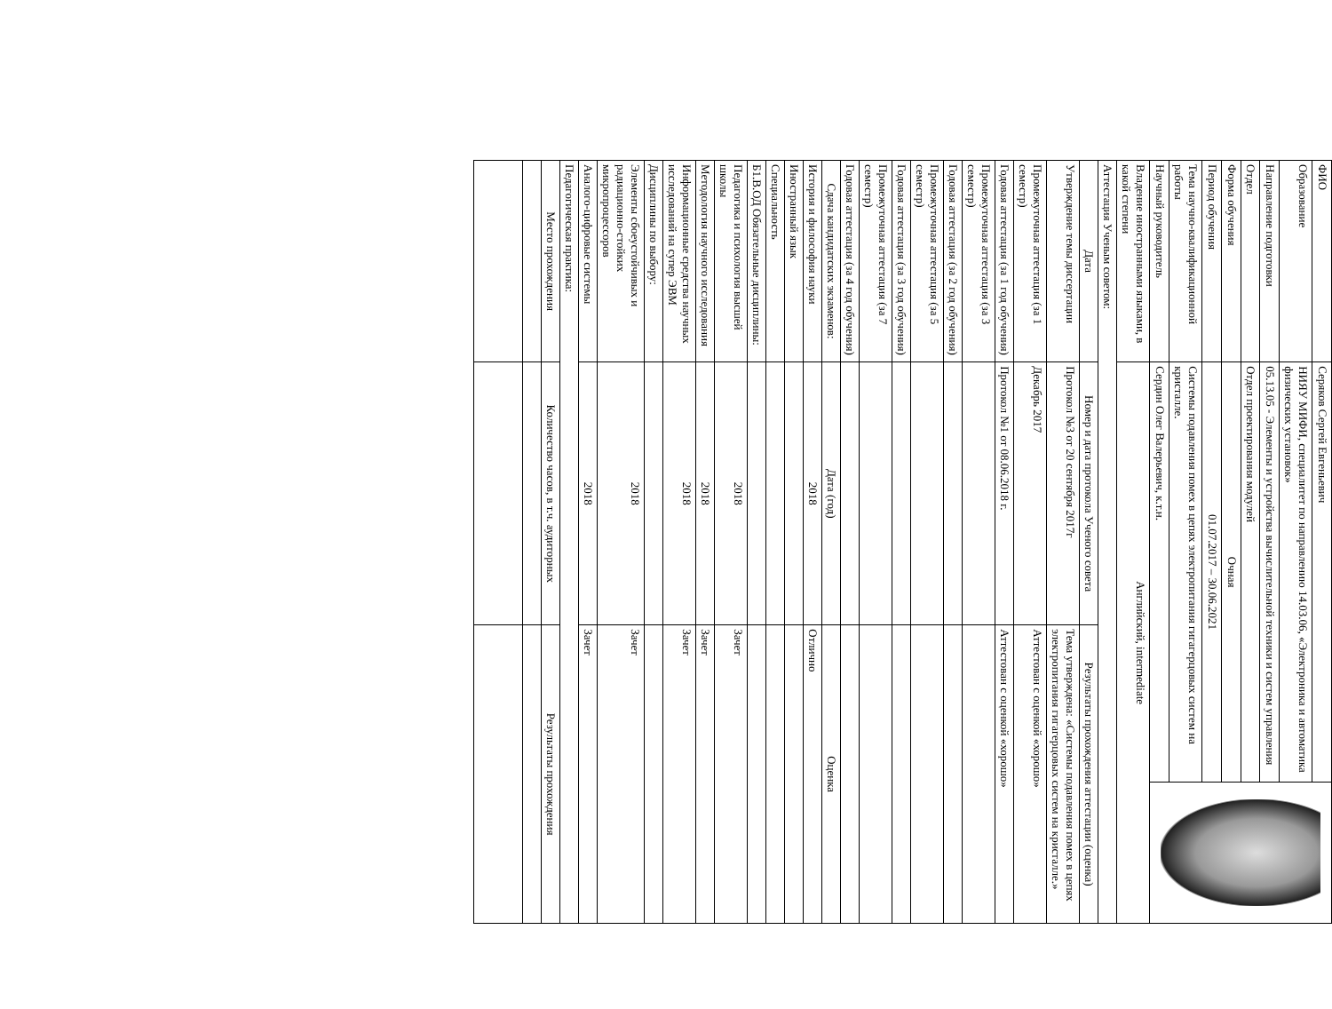| ФИО | Серяков Сергей Евгеньевич | | |
| Образование | НИЯУ МИФИ, специалитет по направлению 14.03.06, «Электроника и автоматика физических установок» | | |
| Направление подготовки | 05.13.05 - Элементы и устройства вычислительной техники и систем управления | | |
| Отдел | Отдел проектирования модулей | | |
| Форма обучения | Очная | | |
| Период обучения | 01.07.2017 – 30.06.2021 | | |
| Тема научно-квалификационной работы | Системы подавления помех в цепях электропитания гигагерцовых систем на кристалле. | | |
| Научный руководитель | Сердин Олег Валерьевич, к.т.н. | | |
| Владение иностранными языками, в какой степени | Английский, intermediate | | |
| Аттестация Ученым советом: | | | |
| Дата | Номер и дата протокола Ученого совета | Результаты прохождения аттестации (оценка) | |
| Утверждение темы диссертации | Протокол №3 от 20 сентября 2017г | Тема утверждена: «Системы подавления помех в цепях электропитания гигагерцовых систем на кристалле.» | |
| Промежуточная аттестация (за 1 семестр) | Декабрь 2017 | Аттестован с оценкой «хорошо» | |
| Годовая аттестация (за 1 год обучения) | Протокол №1 от 08.06.2018 г. | Аттестован с оценкой «хорошо» | |
| Промежуточная аттестация (за 3 семестр) | | | |
| Годовая аттестация (за 2 год обучения) | | | |
| Промежуточная аттестация (за 5 семестр) | | | |
| Годовая аттестация (за 3 год обучения) | | | |
| Промежуточная аттестация (за 7 семестр) | | | |
| Годовая аттестация (за 4 год обучения) | | | |
| Сдача кандидатских экзаменов: | Дата (год) | Оценка | |
| История и философия науки | 2018 | Отлично | |
| Иностранный язык | | | |
| Специальность | | | |
| Б1.В.ОД Обязательные дисциплины: | | | |
| Педагогика и психология высшей школы | 2018 | Зачет | |
| Методология научного исследования | 2018 | Зачет | |
| Информационные средства научных исследований на супер ЭВМ | 2018 | Зачет | |
| Дисциплины по выбору: | | | |
| Элементы сбоеустойчивых и радиационно-стойких микропроцессоров | 2018 | Зачет | |
| Аналого-цифровые системы | 2018 | Зачет | |
| Педагогическая практика: | | | |
| Место прохождения | Количество часов, в т.ч. аудиторных | Результаты прохождения | |